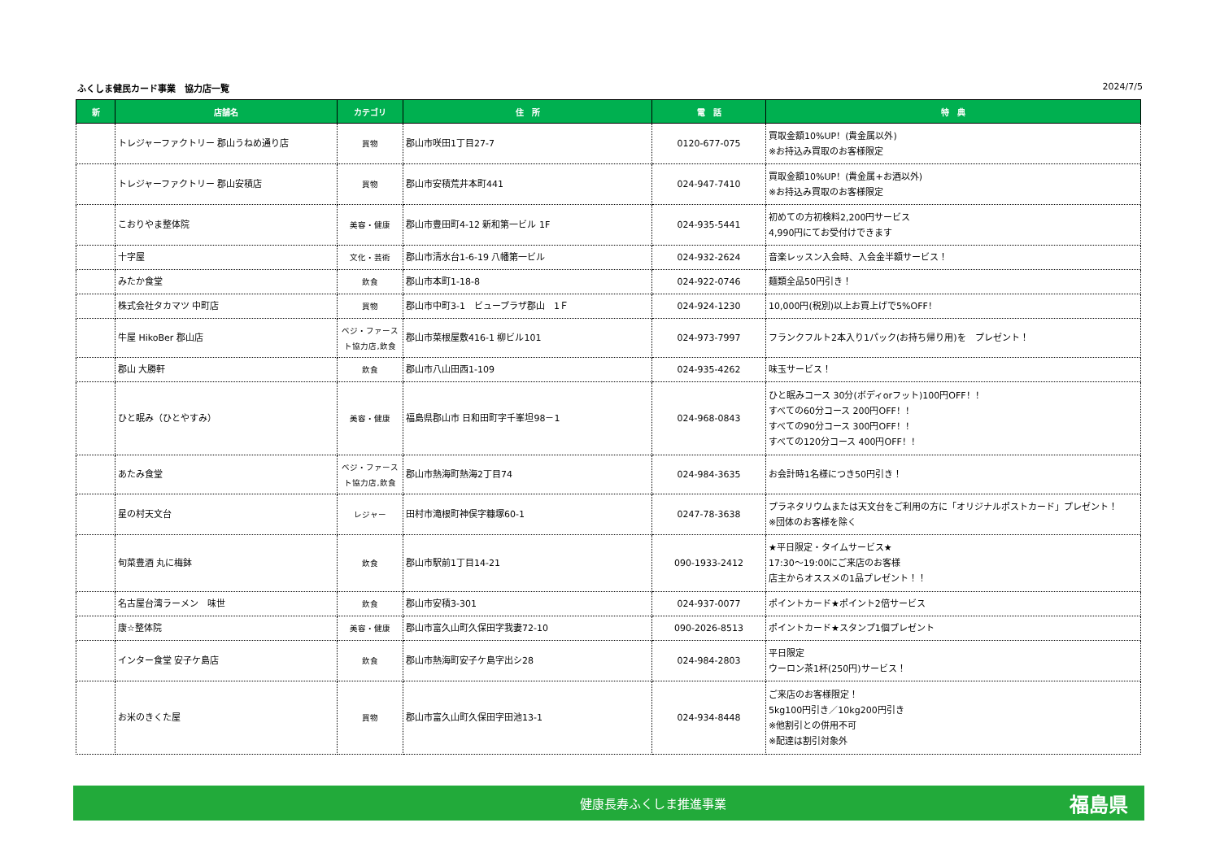ふくしま健民カード事業　協力店一覧 2024/7/5
| 新 | 店舗名 | カテゴリ | 住 所 | 電 話 | 特 典 |
| --- | --- | --- | --- | --- | --- |
| | トレジャーファクトリー 郡山うねめ通り店 | 買物 | 郡山市咲田1丁目27-7 | 0120-677-075 | 買取金額10%UP！(貴金属以外) ※お持込み買取のお客様限定 |
| | トレジャーファクトリー 郡山安積店 | 買物 | 郡山市安積荒井本町441 | 024-947-7410 | 買取金額10%UP！(貴金属+お酒以外) ※お持込み買取のお客様限定 |
| | こおりやま整体院 | 美容・健康 | 郡山市豊田町4-12 新和第一ビル 1F | 024-935-5441 | 初めての方初検料2,200円サービス 4,990円にてお受付けできます |
| | 十字屋 | 文化・芸術 | 郡山市清水台1-6-19 八幡第一ビル | 024-932-2624 | 音楽レッスン入会時、入会金半額サービス！ |
| | みたか食堂 | 飲食 | 郡山市本町1-18-8 | 024-922-0746 | 麺類全品50円引き！ |
| | 株式会社タカマツ 中町店 | 買物 | 郡山市中町3-1 ビュープラザ郡山 1Ｆ | 024-924-1230 | 10,000円(税別)以上お買上げで5%OFF！ |
| | 牛屋 HikoBer 郡山店 | ベジ・ファースト協力店,飲食 | 郡山市菜根屋敷416-1 柳ビル101 | 024-973-7997 | フランクフルト2本入り1パック(お持ち帰り用)を プレゼント！ |
| | 郡山 大勝軒 | 飲食 | 郡山市八山田西1-109 | 024-935-4262 | 味玉サービス！ |
| | ひと眠み（ひとやすみ） | 美容・健康 | 福島県郡山市 日和田町字千峯坦98－1 | 024-968-0843 | ひと眠みコース 30分(ボディorフット)100円OFF！！ すべての60分コース 200円OFF！！ すべての90分コース 300円OFF！！ すべての120分コース 400円OFF！！ |
| | あたみ食堂 | ベジ・ファースト協力店,飲食 | 郡山市熱海町熱海2丁目74 | 024-984-3635 | お会計時1名様につき50円引き！ |
| | 星の村天文台 | レジャー | 田村市滝根町神俣字糠塚60-1 | 0247-78-3638 | プラネタリウムまたは天文台をご利用の方に「オリジナルポストカード」プレゼント！ ※団体のお客様を除く |
| | 旬菜豊酒 丸に梅鉢 | 飲食 | 郡山市駅前1丁目14-21 | 090-1933-2412 | ★平日限定・タイムサービス★ 17:30～19:00にご来店のお客様 店主からオススメの1品プレゼント！！ |
| | 名古屋台湾ラーメン 味世 | 飲食 | 郡山市安積3-301 | 024-937-0077 | ポイントカード★ポイント2倍サービス |
| | 康☆整体院 | 美容・健康 | 郡山市富久山町久保田字我妻72-10 | 090-2026-8513 | ポイントカード★スタンプ1個プレゼント |
| | インター食堂 安子ケ島店 | 飲食 | 郡山市熱海町安子ケ島字出シ28 | 024-984-2803 | 平日限定 ウーロン茶1杯(250円)サービス！ |
| | お米のきくた屋 | 買物 | 郡山市富久山町久保田字田池13-1 | 024-934-8448 | ご来店のお客様限定！ 5kg100円引き／10kg200円引き ※他割引との併用不可 ※配達は割引対象外 |
健康長寿ふくしま推進事業 福島県